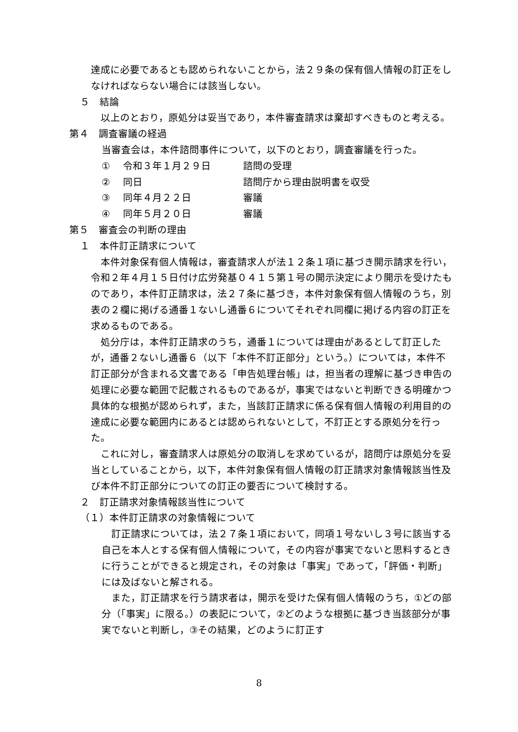達成に必要であるとも認められないことから，法２９条の保有個人情報の訂正をしなければならない場合には該当しない。
５　結論
　以上のとおり，原処分は妥当であり，本件審査請求は棄却すべきものと考える。
第４　調査審議の経過
当審査会は，本件諮問事件について，以下のとおり，調査審議を行った。
① 令和３年１月２９日 諮問の受理
② 同日 諮問庁から理由説明書を収受
③ 同年４月２２日 審議
④ 同年５月２０日 審議
第５　審査会の判断の理由
１　本件訂正請求について
　本件対象保有個人情報は，審査請求人が法１２条１項に基づき開示請求を行い，令和２年４月１５日付け広労発基０４１５第１号の開示決定により開示を受けたものであり，本件訂正請求は，法２７条に基づき，本件対象保有個人情報のうち，別表の２欄に掲げる通番１ないし通番６についてそれぞれ同欄に掲げる内容の訂正を求めるものである。
　処分庁は，本件訂正請求のうち，通番１については理由があるとして訂正したが，通番２ないし通番６（以下「本件不訂正部分」という。）については，本件不訂正部分が含まれる文書である「申告処理台帳」は，担当者の理解に基づき申告の処理に必要な範囲で記載されるものであるが，事実ではないと判断できる明確かつ具体的な根拠が認められず，また，当該訂正請求に係る保有個人情報の利用目的の達成に必要な範囲内にあるとは認められないとして，不訂正とする原処分を行った。
　これに対し，審査請求人は原処分の取消しを求めているが，諮問庁は原処分を妥当としていることから，以下，本件対象保有個人情報の訂正請求対象情報該当性及び本件不訂正部分についての訂正の要否について検討する。
２　訂正請求対象情報該当性について
（１）本件訂正請求の対象情報について
　訂正請求については，法２７条１項において，同項１号ないし３号に該当する自己を本人とする保有個人情報について，その内容が事実でないと思料するときに行うことができると規定され，その対象は「事実」であって，「評価・判断」には及ばないと解される。
　また，訂正請求を行う請求者は，開示を受けた保有個人情報のうち，①どの部分（「事実」に限る。）の表記について，②どのような根拠に基づき当該部分が事実でないと判断し，③その結果，どのように訂正す
8